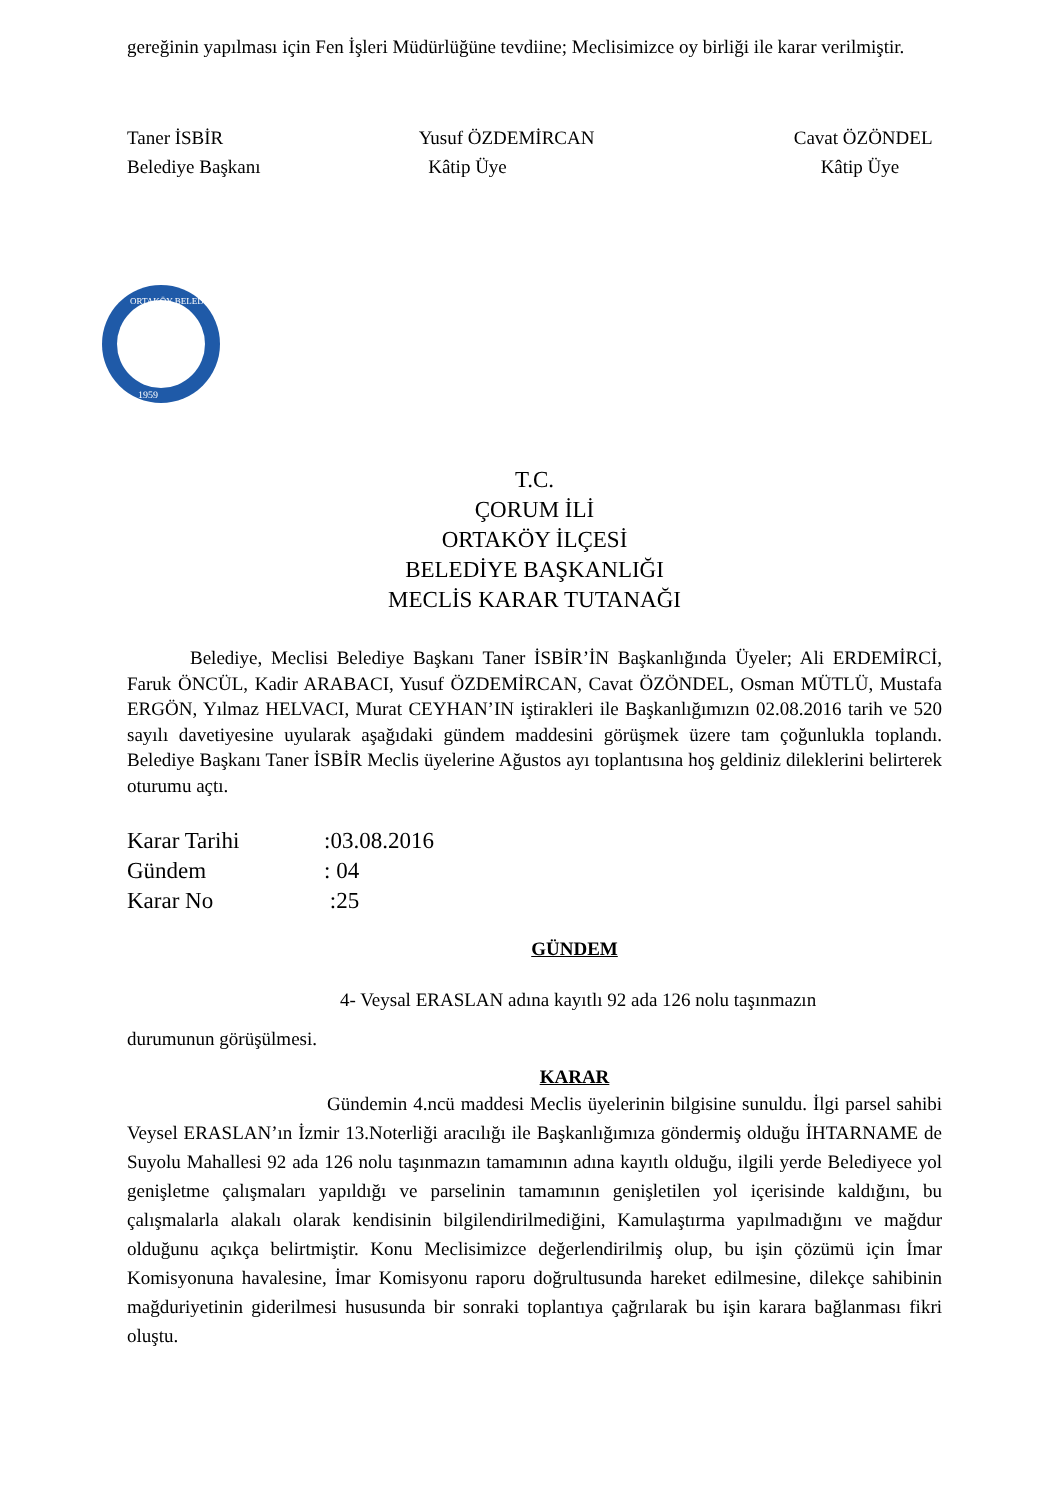gereğinin yapılması için Fen İşleri Müdürlüğüne tevdiine; Meclisimizce oy birliği ile karar verilmiştir.
Taner İSBİR
Belediye Başkanı
Yusuf ÖZDEMİRCAN
Kâtip Üye
Cavat ÖZÖNDEL
Kâtip Üye
1959
ORTAKÖY BELEDİYESİ
T.C.
ÇORUM İLİ
ORTAKÖY İLÇESİ
BELEDİYE BAŞKANLIĞI
MECLİS KARAR TUTANAĞI
Belediye, Meclisi Belediye Başkanı Taner İSBİR’İN Başkanlığında Üyeler; Ali ERDEMİRCİ, Faruk ÖNCÜL, Kadir ARABACI, Yusuf ÖZDEMİRCAN, Cavat ÖZÖNDEL, Osman MÜTLÜ, Mustafa ERGÖN, Yılmaz HELVACI, Murat CEYHAN’IN iştirakleri ile Başkanlığımızın 02.08.2016 tarih ve 520 sayılı davetiyesine uyularak aşağıdaki gündem maddesini görüşmek üzere tam çoğunlukla toplandı. Belediye Başkanı Taner İSBİR Meclis üyelerine Ağustos ayı toplantısına hoş geldiniz dileklerini belirterek oturumu açtı.
Karar Tarihi:03.08.2016
Gündem: 04
Karar No :25
GÜNDEM
4- Veysal ERASLAN adına kayıtlı 92 ada 126 nolu taşınmazın
durumunun görüşülmesi.
KARAR
Gündemin 4.ncü maddesi Meclis üyelerinin bilgisine sunuldu. İlgi parsel sahibi Veysel ERASLAN’ın İzmir 13.Noterliği aracılığı ile Başkanlığımıza göndermiş olduğu İHTARNAME de Suyolu Mahallesi 92 ada 126 nolu taşınmazın tamamının adına kayıtlı olduğu, ilgili yerde Belediyece yol genişletme çalışmaları yapıldığı ve parselinin tamamının genişletilen yol içerisinde kaldığını, bu çalışmalarla alakalı olarak kendisinin bilgilendirilmediğini, Kamulaştırma yapılmadığını ve mağdur olduğunu açıkça belirtmiştir. Konu Meclisimizce değerlendirilmiş olup, bu işin çözümü için İmar Komisyonuna havalesine, İmar Komisyonu raporu doğrultusunda hareket edilmesine, dilekçe sahibinin mağduriyetinin giderilmesi hususunda bir sonraki toplantıya çağrılarak bu işin karara bağlanması fikri oluştu.